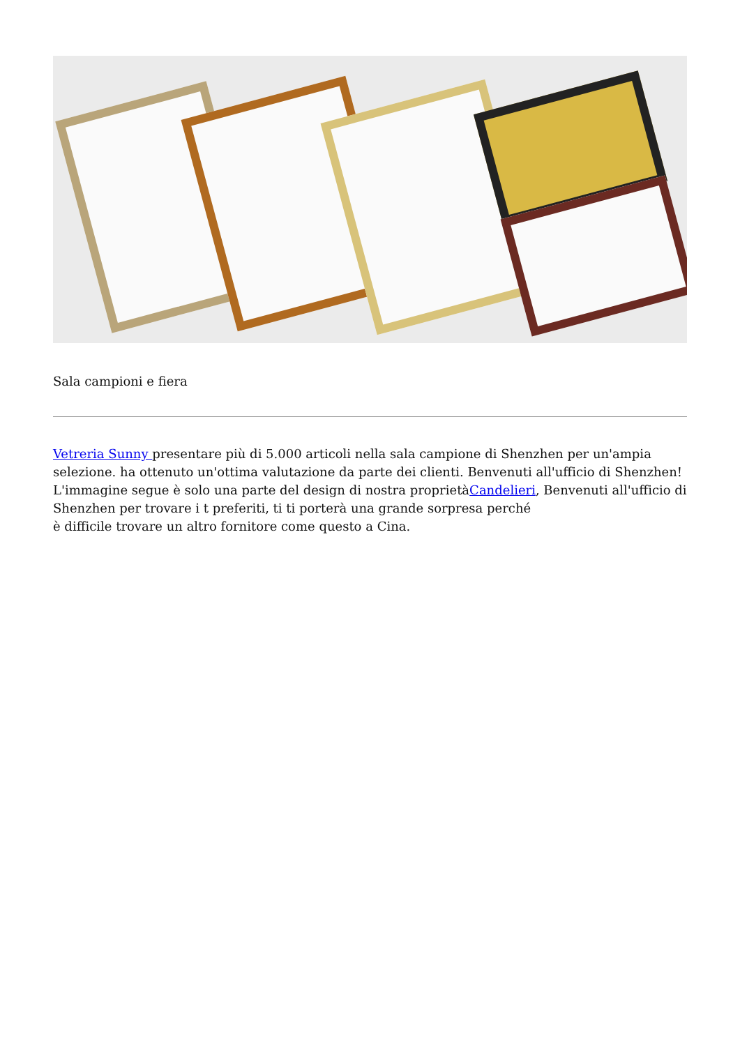Sala campioni e fiera
Vetreria Sunny presentare più di 5.000 articoli nella sala campione di Shenzhen per un'ampia selezione. ha ottenuto un'ottima valutazione da parte dei clienti. Benvenuti all'ufficio di Shenzhen! L'immagine segue è solo una parte del design di nostra proprietàCandelieri, Benvenuti all'ufficio di Shenzhen per trovare i t preferiti, ti ti porterà una grande sorpresa perché
è difficile trovare un altro fornitore come questo a Cina.